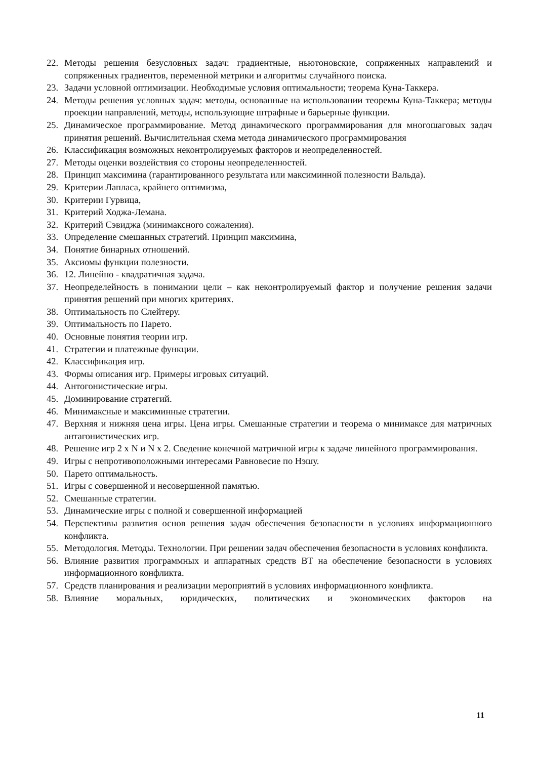22. Методы решения безусловных задач: градиентные, ньютоновские, сопряженных направлений и сопряженных градиентов, переменной метрики и алгоритмы случайного поиска.
23. Задачи условной оптимизации. Необходимые условия оптимальности; теорема Куна-Таккера.
24. Методы решения условных задач: методы, основанные на использовании теоремы Куна-Таккера; методы проекции направлений, методы, использующие штрафные и барьерные функции.
25. Динамическое программирование. Метод динамического программирования для многошаговых задач принятия решений. Вычислительная схема метода динамического программирования
26. Классификация возможных неконтролируемых факторов и неопределенностей.
27. Методы оценки воздействия со стороны неопределенностей.
28. Принцип максимина (гарантированного результата или максиминной полезности Вальда).
29. Критерии Лапласа, крайнего оптимизма,
30. Критерии Гурвица,
31. Критерий Ходжа-Лемана.
32. Критерий Сэвиджа (минимаксного сожаления).
33. Определение смешанных стратегий. Принцип максимина,
34. Понятие бинарных отношений.
35. Аксиомы функции полезности.
36. 12. Линейно - квадратичная задача.
37. Неопределейность в понимании цели – как неконтролируемый фактор и получение решения задачи принятия решений при многих критериях.
38. Оптимальность по Слейтеру.
39. Оптимальность по Парето.
40. Основные понятия теории игр.
41. Стратегии и платежные функции.
42. Классификация игр.
43. Формы описания игр. Примеры игровых ситуаций.
44. Антогонистические игры.
45. Доминирование стратегий.
46. Минимаксные и максиминные стратегии.
47. Верхняя и нижняя цена игры. Цена игры. Смешанные стратегии и теорема о минимаксе для матричных антагонистических игр.
48. Решение игр 2 x N и N x 2. Сведение конечной матричной игры к задаче линейного программирования.
49. Игры с непротивоположными интересами Равновесие по Нэшу.
50. Парето оптимальность.
51. Игры с совершенной и несовершенной памятью.
52. Смешанные стратегии.
53. Динамические игры с полной и совершенной информацией
54. Перспективы развития основ решения задач обеспечения безопасности в условиях информационного конфликта.
55. Методология. Методы. Технологии. При решении задач обеспечения безопасности в условиях конфликта.
56. Влияние развития программных и аппаратных средств ВТ на обеспечение безопасности в условиях информационного конфликта.
57. Средств планирования и реализации мероприятий в условиях информационного конфликта.
58. Влияние моральных, юридических, политических и экономических факторов на
11